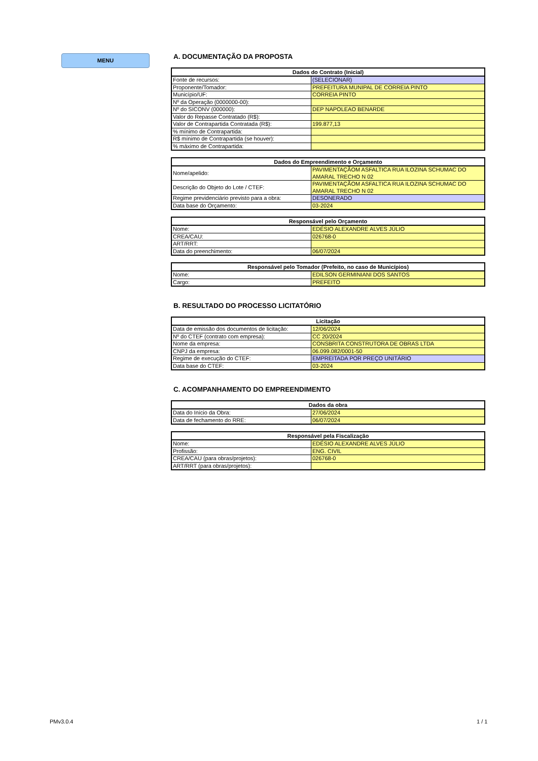MENU
A. DOCUMENTAÇÃO DA PROPOSTA
| Dados do Contrato (Inicial) | |
| --- | --- |
| Fonte de recursos: | (SELECIONAR) |
| Proponente/Tomador: | PREFEITURA MUNIPAL DE CORREIA PINTO |
| Município/UF: | CORREIA PINTO |
| Nº da Operação (0000000-00): | |
| Nº do SICONV (000000): | DEP NAPOLEAO BENARDE |
| Valor do Repasse Contratado (R$): | |
| Valor de Contrapartida Contratada (R$): | 199.877,13 |
| % mínimo de Contrapartida: | |
| R$ mínimo de Contrapartida (se houver): | |
| % máximo de Contrapartida: | |
| Dados do Empreendimento e Orçamento | |
| --- | --- |
| Nome/apelido: | PAVIMENTAÇÃOM ASFALTICA RUA ILOZINA SCHUMAC DO AMARAL TRECHO N 02 |
| Descrição do Objeto do Lote / CTEF: | PAVIMENTAÇÃOM ASFALTICA RUA ILOZINA SCHUMAC DO AMARAL TRECHO N 02 |
| Regime previdenciário previsto para a obra: | DESONERADO |
| Data base do Orçamento: | 03-2024 |
| Responsável pelo Orçamento | |
| --- | --- |
| Nome: | EDÉSIO ALEXANDRE ALVES JÚLIO |
| CREA/CAU: | 026768-0 |
| ART/RRT: | |
| Data do preenchimento: | 06/07/2024 |
| Responsável pelo Tomador (Prefeito, no caso de Municípios) | |
| --- | --- |
| Nome: | EDILSON GERMINIANI DOS SANTOS |
| Cargo: | PREFEITO |
B. RESULTADO DO PROCESSO LICITATÓRIO
| Licitação | |
| --- | --- |
| Data de emissão dos documentos de licitação: | 12/06/2024 |
| Nº do CTEF (contrato com empresa): | CC 20/2024 |
| Nome da empresa: | CONSBRITA CONSTRUTORA DE OBRAS LTDA |
| CNPJ da empresa: | 06.099.082/0001-50 |
| Regime de execução do CTEF: | EMPREITADA POR PREÇO UNITÁRIO |
| Data base do CTEF: | 03-2024 |
C. ACOMPANHAMENTO DO EMPREENDIMENTO
| Dados da obra | |
| --- | --- |
| Data do Início da Obra: | 27/06/2024 |
| Data de fechamento do RRE: | 06/07/2024 |
| Responsável pela Fiscalização | |
| --- | --- |
| Nome: | EDÉSIO ALEXANDRE ALVES JÚLIO |
| Profissão: | ENG. CIVIL |
| CREA/CAU (para obras/projetos): | 026768-0 |
| ART/RRT (para obras/projetos): | |
PMv3.0.4 1 / 1